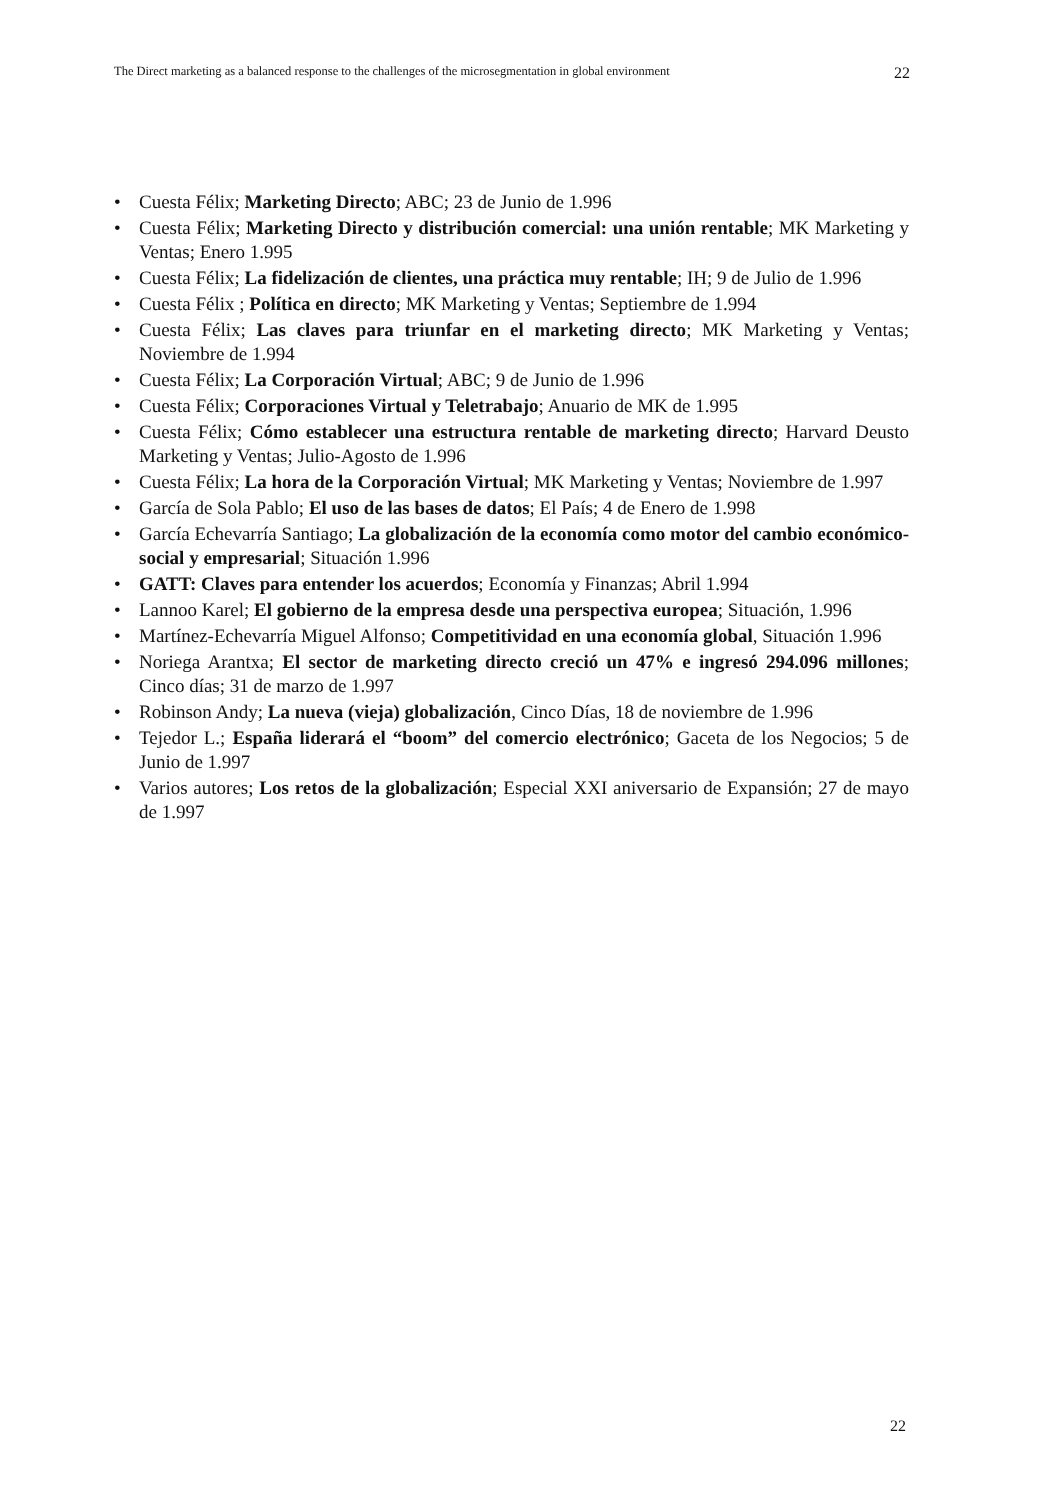The Direct marketing as a balanced response to the challenges of the microsegmentation in global environment 22
• Cuesta Félix; Marketing Directo; ABC; 23 de Junio de 1.996
• Cuesta Félix; Marketing Directo y distribución comercial: una unión rentable; MK Marketing y Ventas; Enero 1.995
• Cuesta Félix; La fidelización de clientes, una práctica muy rentable; IH; 9 de Julio de 1.996
• Cuesta Félix ; Política en directo; MK Marketing y Ventas; Septiembre de 1.994
• Cuesta Félix; Las claves para triunfar en el marketing directo; MK Marketing y Ventas; Noviembre de 1.994
• Cuesta Félix; La Corporación Virtual; ABC; 9 de Junio de 1.996
• Cuesta Félix; Corporaciones Virtual y Teletrabajo; Anuario de MK de 1.995
• Cuesta Félix; Cómo establecer una estructura rentable de marketing directo; Harvard Deusto Marketing y Ventas; Julio-Agosto de 1.996
• Cuesta Félix; La hora de la Corporación Virtual; MK Marketing y Ventas; Noviembre de 1.997
• García de Sola Pablo; El uso de las bases de datos; El País; 4 de Enero de 1.998
• García Echevarría Santiago; La globalización de la economía como motor del cambio económico-social y empresarial; Situación 1.996
• GATT: Claves para entender los acuerdos; Economía y Finanzas; Abril 1.994
• Lannoo Karel; El gobierno de la empresa desde una perspectiva europea; Situación, 1.996
• Martínez-Echevarría Miguel Alfonso; Competitividad en una economía global, Situación 1.996
• Noriega Arantxa; El sector de marketing directo creció un 47% e ingresó 294.096 millones; Cinco días; 31 de marzo de 1.997
• Robinson Andy; La nueva (vieja) globalización, Cinco Días, 18 de noviembre de 1.996
• Tejedor L.; España liderará el “boom” del comercio electrónico; Gaceta de los Negocios; 5 de Junio de 1.997
• Varios autores; Los retos de la globalización; Especial XXI aniversario de Expansión; 27 de mayo de 1.997
22